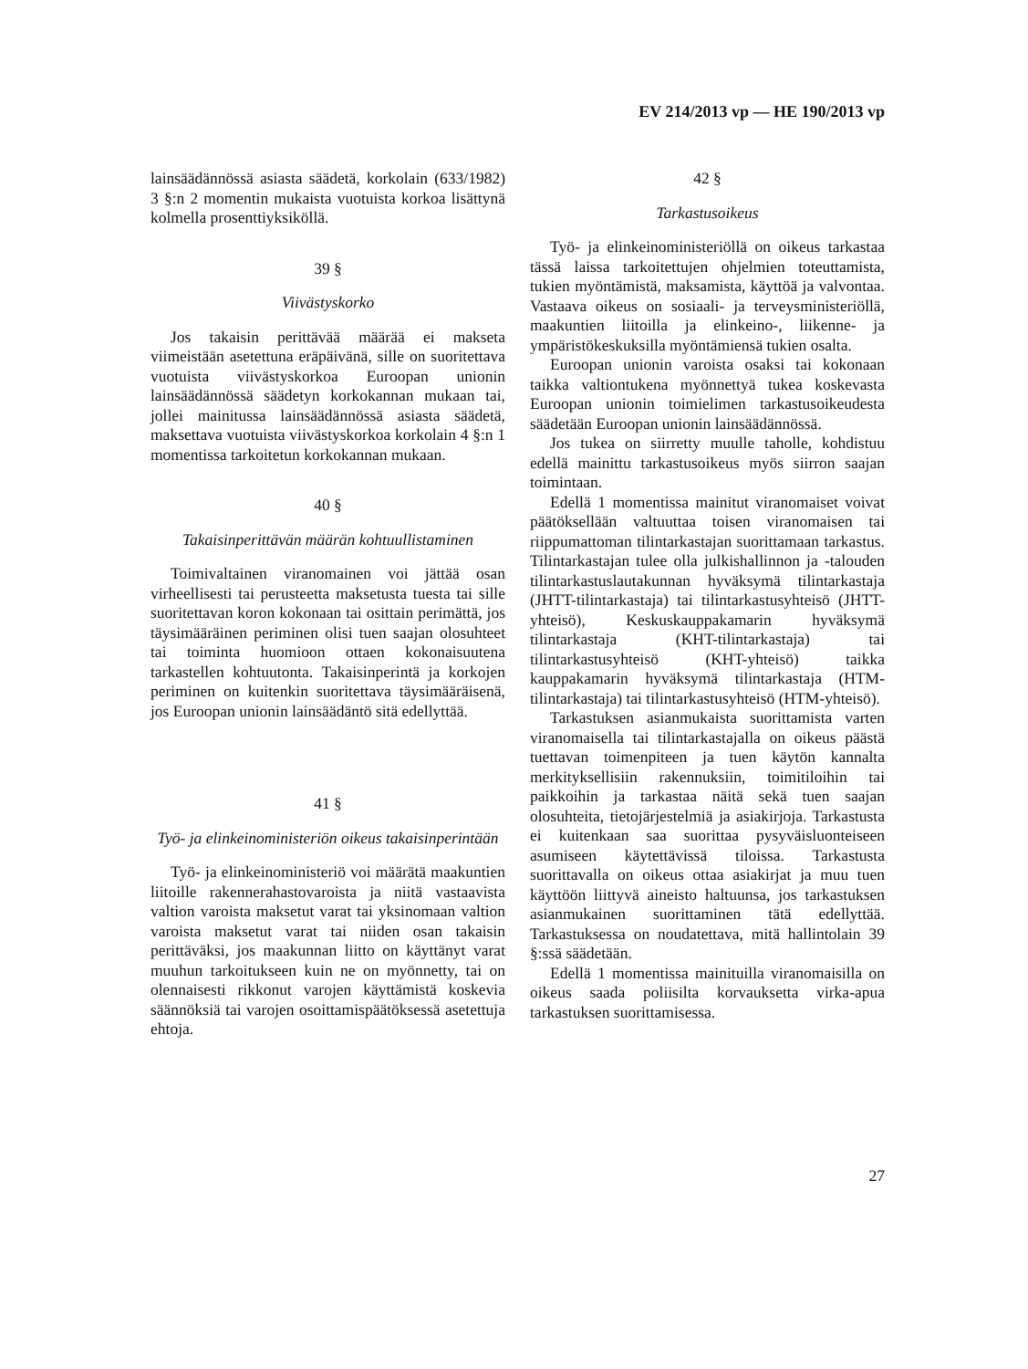EV 214/2013 vp — HE 190/2013 vp
lainsäädännössä asiasta säädetä, korkolain (633/1982) 3 §:n 2 momentin mukaista vuotuista korkoa lisättynä kolmella prosenttiyksiköllä.
39 §
Viivästyskorko
Jos takaisin perittävää määrää ei makseta viimeistään asetettuna eräpäivänä, sille on suoritettava vuotuista viivästyskorkoa Euroopan unionin lainsäädännössä säädetyn korkokannan mukaan tai, jollei mainitussa lainsäädännössä asiasta säädetä, maksettava vuotuista viivästyskorkoa korkolain 4 §:n 1 momentissa tarkoitetun korkokannan mukaan.
40 §
Takaisinperittävän määrän kohtuullistaminen
Toimivaltainen viranomainen voi jättää osan virheellisesti tai perusteetta maksetusta tuesta tai sille suoritettavan koron kokonaan tai osittain perimättä, jos täysimääräinen periminen olisi tuen saajan olosuhteet tai toiminta huomioon ottaen kokonaisuutena tarkastellen kohtuutonta. Takaisinperintä ja korkojen periminen on kuitenkin suoritettava täysimääräisenä, jos Euroopan unionin lainsäädäntö sitä edellyttää.
41 §
Työ- ja elinkeinoministeriön oikeus takaisinperintään
Työ- ja elinkeinoministeriö voi määrätä maakuntien liitoille rakennerahastovaroista ja niitä vastaavista valtion varoista maksetut varat tai yksinomaan valtion varoista maksetut varat tai niiden osan takaisin perittäväksi, jos maakunnan liitto on käyttänyt varat muuhun tarkoitukseen kuin ne on myönnetty, tai on olennaisesti rikkonut varojen käyttämistä koskevia säännöksiä tai varojen osoittamispäätöksessä asetettuja ehtoja.
42 §
Tarkastusoikeus
Työ- ja elinkeinoministeriöllä on oikeus tarkastaa tässä laissa tarkoitettujen ohjelmien toteuttamista, tukien myöntämistä, maksamista, käyttöä ja valvontaa. Vastaava oikeus on sosiaali- ja terveysministeriöllä, maakuntien liitoilla ja elinkeino-, liikenne- ja ympäristökeskuksilla myöntämiensä tukien osalta.
Euroopan unionin varoista osaksi tai kokonaan taikka valtiontukena myönnettyä tukea koskevasta Euroopan unionin toimielimen tarkastusoikeudesta säädetään Euroopan unionin lainsäädännössä.
Jos tukea on siirretty muulle taholle, kohdistuu edellä mainittu tarkastusoikeus myös siirron saajan toimintaan.
Edellä 1 momentissa mainitut viranomaiset voivat päätöksellään valtuuttaa toisen viranomaisen tai riippumattoman tilintarkastajan suorittamaan tarkastus. Tilintarkastajan tulee olla julkishallinnon ja -talouden tilintarkastuslautakunnan hyväksymä tilintarkastaja (JHTT-tilintarkastaja) tai tilintarkastusyhteisö (JHTT-yhteisö), Keskuskauppakamarin hyväksymä tilintarkastaja (KHT-tilintarkastaja) tai tilintarkastusyhteisö (KHT-yhteisö) taikka kauppakamarin hyväksymä tilintarkastaja (HTM-tilintarkastaja) tai tilintarkastusyhteisö (HTM-yhteisö).
Tarkastuksen asianmukaista suorittamista varten viranomaisella tai tilintarkastajalla on oikeus päästä tuettavan toimenpiteen ja tuen käytön kannalta merkityksellisiin rakennuksiin, toimitiloihin tai paikkoihin ja tarkastaa näitä sekä tuen saajan olosuhteita, tietojärjestelmiä ja asiakirjoja. Tarkastusta ei kuitenkaan saa suorittaa pysyväisluonteiseen asumiseen käytettävissä tiloissa. Tarkastusta suorittavalla on oikeus ottaa asiakirjat ja muu tuen käyttöön liittyvä aineisto haltuunsa, jos tarkastuksen asianmukainen suorittaminen tätä edellyttää. Tarkastuksessa on noudatettava, mitä hallintolain 39 §:ssä säädetään.
Edellä 1 momentissa mainituilla viranomaisilla on oikeus saada poliisilta korvauksetta virka-apua tarkastuksen suorittamisessa.
27